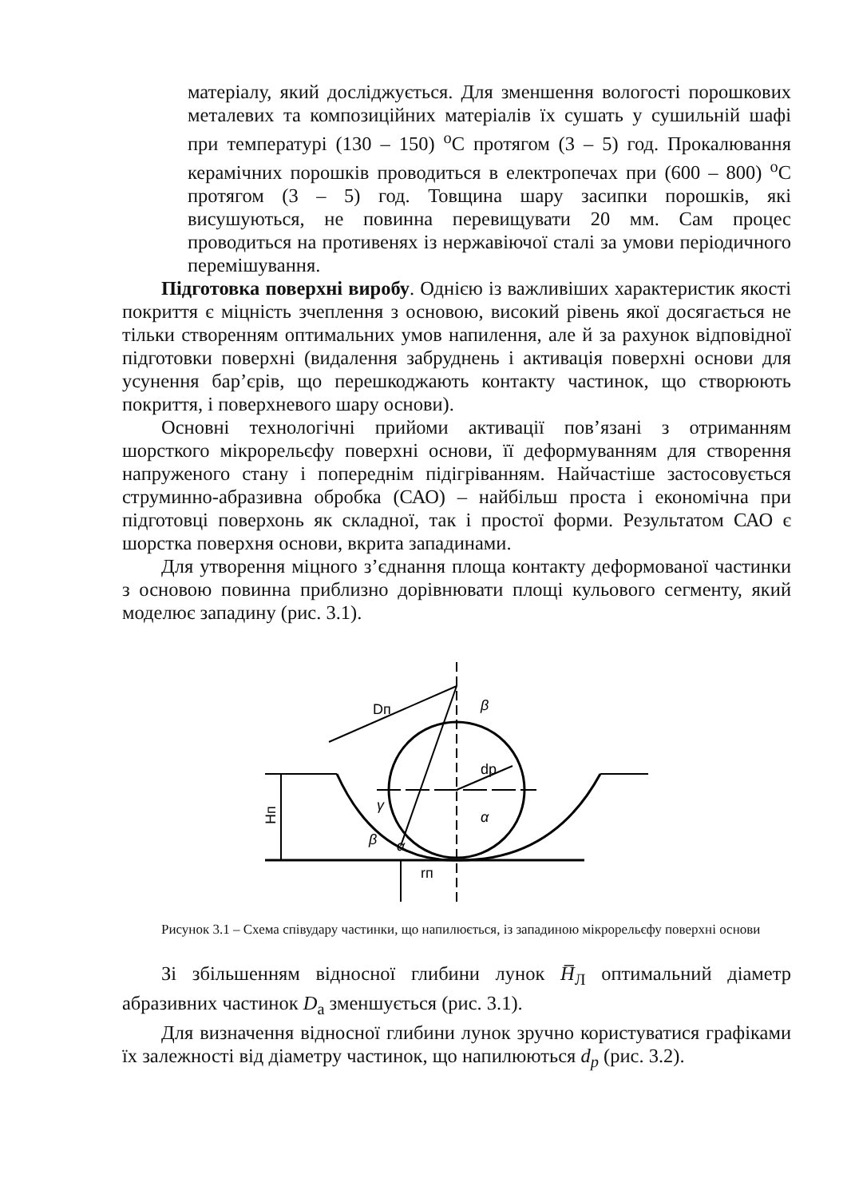матеріалу, який досліджується. Для зменшення вологості порошкових металевих та композиційних матеріалів їх сушать у сушильній шафі при температурі (130 – 150) <sup>o</sup>C протягом (3 – 5) год. Прокалювання керамічних порошків проводиться в електропечах при (600 – 800) <sup>o</sup>C протягом (3 – 5) год. Товщина шару засипки порошків, які висушуються, не повинна перевищувати 20 мм. Сам процес проводиться на противенях із нержавіючої сталі за умови періодичного перемішування.
Підготовка поверхні виробу. Однією із важливіших характеристик якості покриття є міцність зчеплення з основою, високий рівень якої досягається не тільки створенням оптимальних умов напилення, але й за рахунок відповідної підготовки поверхні (видалення забруднень і активація поверхні основи для усунення бар’єрів, що перешкоджають контакту частинок, що створюють покриття, і поверхневого шару основи).
Основні технологічні прийоми активації пов’язані з отриманням шорсткого мікрорельєфу поверхні основи, її деформуванням для створення напруженого стану і попереднім підігріванням. Найчастіше застосовується струминно-абразивна обробка (САО) – найбільш проста і економічна при підготовці поверхонь як складної, так і простої форми. Результатом САО є шорстка поверхня основи, вкрита западинами.
Для утворення міцного з’єднання площа контакту деформованої частинки з основою повинна приблизно дорівнювати площі кульового сегменту, який моделює западину (рис. 3.1).
Hп
Dп
dр
β
α
γ
β
α
rп
Рисунок 3.1 – Схема співудару частинки, що напилюється, із западиною мікрорельєфу поверхні основи
Зі збільшенням відносної глибини лунок H̅<sub>Л</sub> оптимальний діаметр абразивних частинок D<sub>а</sub> зменшується (рис. 3.1).
Для визначення відносної глибини лунок зручно користуватися графіками їх залежності від діаметру частинок, що напилюються d<sub>p</sub> (рис. 3.2).